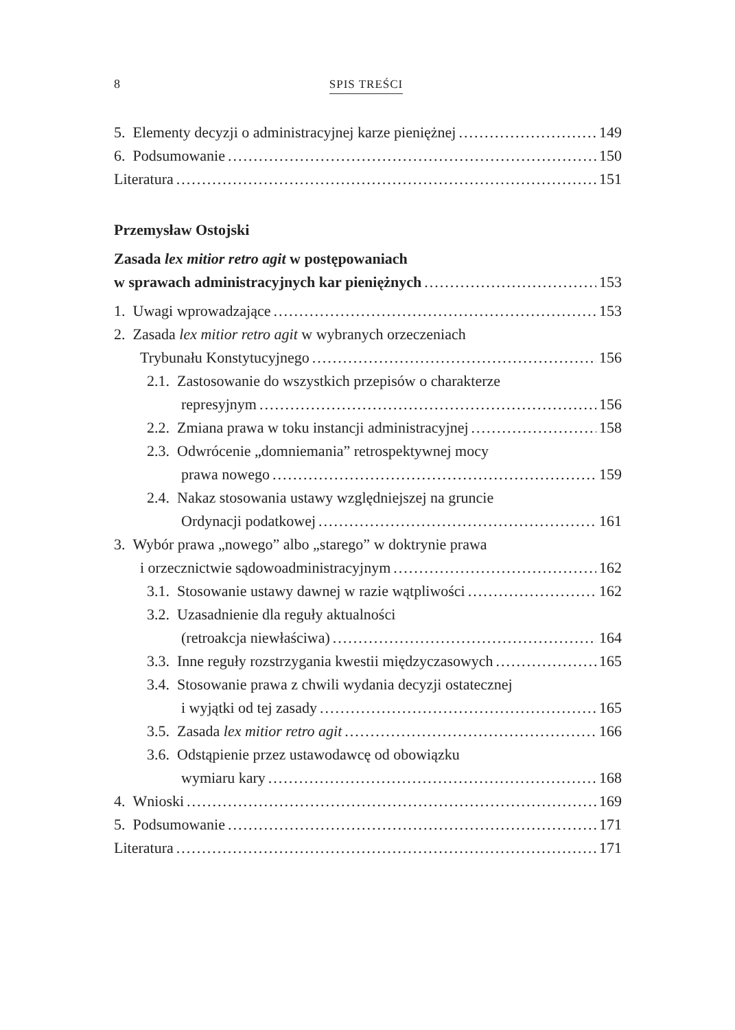8 SPIS TREŚCI
5. Elementy decyzji o administracyjnej karze pieniężnej 149
6. Podsumowanie 150
Literatura 151
Przemysław Ostojski
Zasada lex mitior retro agit w postępowaniach
w sprawach administracyjnych kar pieniężnych 153
1. Uwagi wprowadzające 153
2. Zasada lex mitior retro agit w wybranych orzeczeniach
Trybunału Konstytucyjnego 156
2.1. Zastosowanie do wszystkich przepisów o charakterze
represyjnym 156
2.2. Zmiana prawa w toku instancji administracyjnej 158
2.3. Odwrócenie „domniemania” retrospektywnej mocy
prawa nowego 159
2.4. Nakaz stosowania ustawy względniejszej na gruncie
Ordynacji podatkowej 161
3. Wybór prawa „nowego” albo „starego” w doktrynie prawa
i orzecznictwie sądowoadministracyjnym 162
3.1. Stosowanie ustawy dawnej w razie wątpliwości 162
3.2. Uzasadnienie dla reguły aktualności
(retroakcja niewłaściwa) 164
3.3. Inne reguły rozstrzygania kwestii międzyczasowych 165
3.4. Stosowanie prawa z chwili wydania decyzji ostatecznej
i wyjątki od tej zasady 165
3.5. Zasada lex mitior retro agit 166
3.6. Odstąpienie przez ustawodawcę od obowiązku
wymiaru kary 168
4. Wnioski 169
5. Podsumowanie 171
Literatura 171